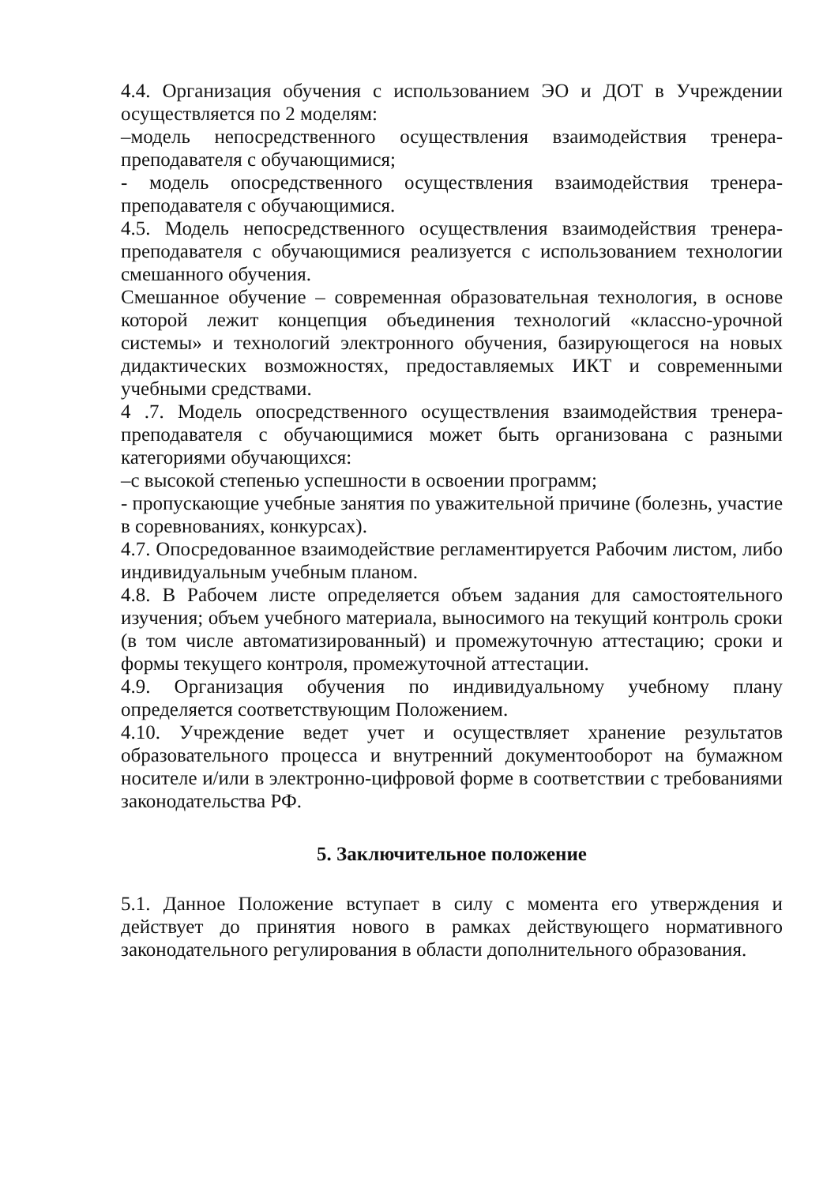4.4. Организация обучения с использованием ЭО и ДОТ в Учреждении осуществляется по 2 моделям:
‒модель непосредственного осуществления взаимодействия тренера-преподавателя с обучающимися;
- модель опосредственного осуществления взаимодействия тренера-преподавателя с обучающимися.
4.5. Модель непосредственного осуществления взаимодействия тренера-преподавателя с обучающимися реализуется с использованием технологии смешанного обучения.
Смешанное обучение – современная образовательная технология, в основе которой лежит концепция объединения технологий «классно-урочной системы» и технологий электронного обучения, базирующегося на новых дидактических возможностях, предоставляемых ИКТ и современными учебными средствами.
4 .7. Модель опосредственного осуществления взаимодействия тренера-преподавателя с обучающимися может быть организована с разными категориями обучающихся:
‒с высокой степенью успешности в освоении программ;
- пропускающие учебные занятия по уважительной причине (болезнь, участие в соревнованиях, конкурсах).
4.7. Опосредованное взаимодействие регламентируется Рабочим листом, либо индивидуальным учебным планом.
4.8. В Рабочем листе определяется объем задания для самостоятельного изучения; объем учебного материала, выносимого на текущий контроль сроки (в том числе автоматизированный) и промежуточную аттестацию; сроки и формы текущего контроля, промежуточной аттестации.
4.9. Организация обучения по индивидуальному учебному плану определяется соответствующим Положением.
4.10. Учреждение ведет учет и осуществляет хранение результатов образовательного процесса и внутренний документооборот на бумажном носителе и/или в электронно-цифровой форме в соответствии с требованиями законодательства РФ.
5. Заключительное положение
5.1. Данное Положение вступает в силу с момента его утверждения и действует до принятия нового в рамках действующего нормативного законодательного регулирования в области дополнительного образования.